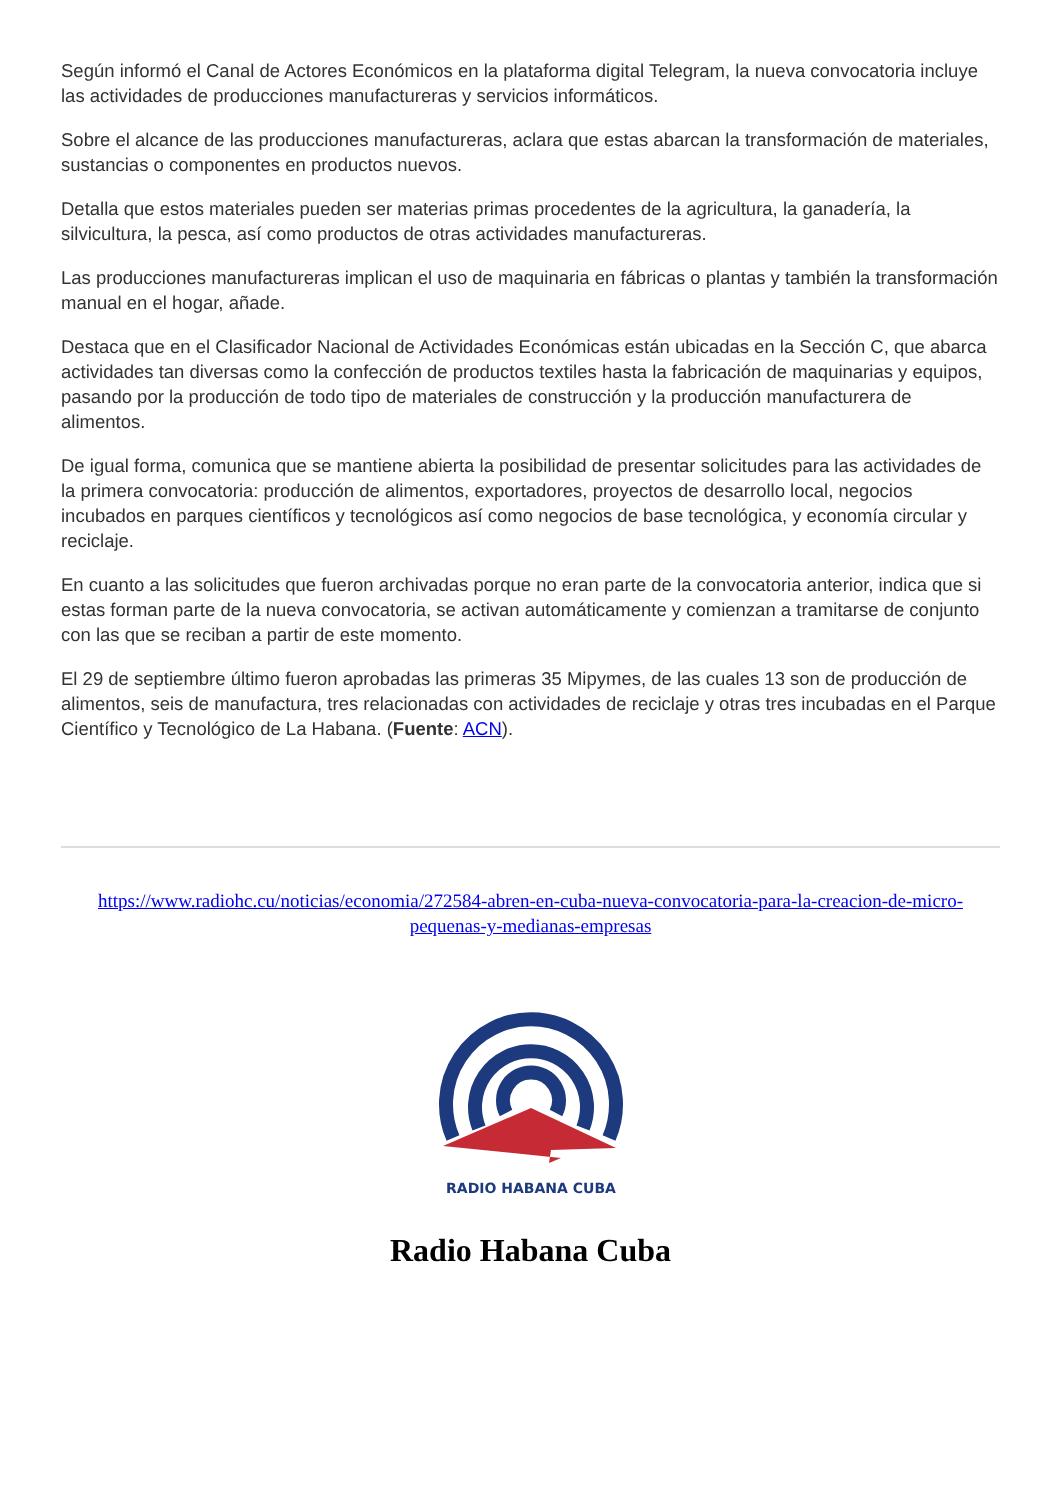Según informó el Canal de Actores Económicos en la plataforma digital Telegram, la nueva convocatoria incluye las actividades de producciones manufactureras y servicios informáticos.
Sobre el alcance de las producciones manufactureras, aclara que estas abarcan la transformación de materiales, sustancias o componentes en productos nuevos.
Detalla que estos materiales pueden ser materias primas procedentes de la agricultura, la ganadería, la silvicultura, la pesca, así como productos de otras actividades manufactureras.
Las producciones manufactureras implican el uso de maquinaria en fábricas o plantas y también la transformación manual en el hogar, añade.
Destaca que en el Clasificador Nacional de Actividades Económicas están ubicadas en la Sección C, que abarca actividades tan diversas como la confección de productos textiles hasta la fabricación de maquinarias y equipos, pasando por la producción de todo tipo de materiales de construcción y la producción manufacturera de alimentos.
De igual forma, comunica que se mantiene abierta la posibilidad de presentar solicitudes para las actividades de la primera convocatoria: producción de alimentos, exportadores, proyectos de desarrollo local, negocios incubados en parques científicos y tecnológicos así como negocios de base tecnológica, y economía circular y reciclaje.
En cuanto a las solicitudes que fueron archivadas porque no eran parte de la convocatoria anterior, indica que si estas forman parte de la nueva convocatoria, se activan automáticamente y comienzan a tramitarse de conjunto con las que se reciban a partir de este momento.
El 29 de septiembre último fueron aprobadas las primeras 35 Mipymes, de las cuales 13 son de producción de alimentos, seis de manufactura, tres relacionadas con actividades de reciclaje y otras tres incubadas en el Parque Científico y Tecnológico de La Habana. (Fuente: ACN).
https://www.radiohc.cu/noticias/economia/272584-abren-en-cuba-nueva-convocatoria-para-la-creacion-de-micro-pequenas-y-medianas-empresas
RADIO HABANA CUBA
Radio Habana Cuba